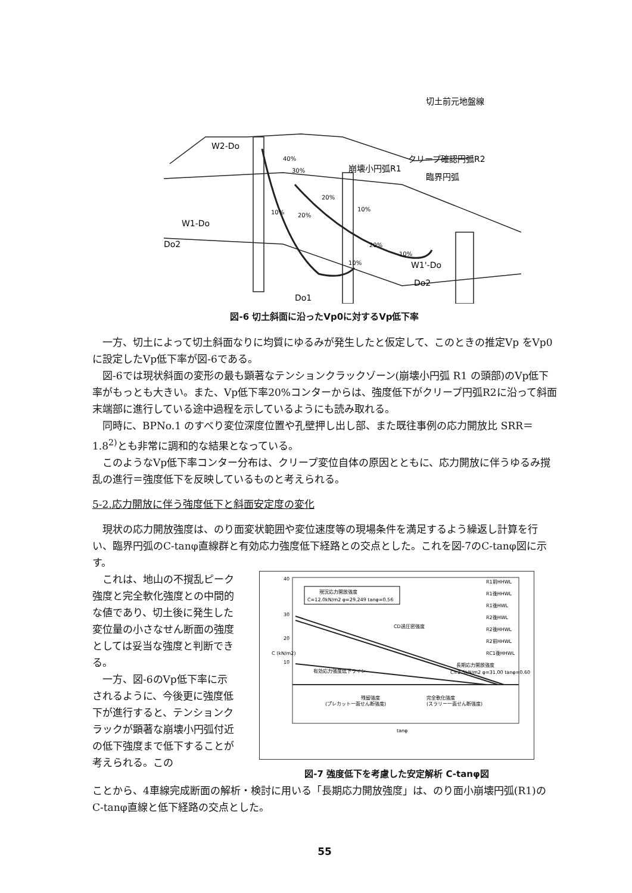切土前元地盤線
W2-Do
W1-Do
Do2
崩壊小円弧R1
クリープ確認円弧R2
臨界円弧
W1'-Do
Do2
Do1
40%
30%
20%
10%
20%
10%
20%
10%
10%
図-6 切土斜面に沿ったVp0に対するVp低下率
一方、切土によって切土斜面なりに均質にゆるみが発生したと仮定して、このときの推定Vp をVp0に設定したVp低下率が図-6である。
図-6では現状斜面の変形の最も顕著なテンションクラックゾーン(崩壊小円弧 R1 の頭部)のVp低下率がもっとも大きい。また、Vp低下率20%コンターからは、強度低下がクリープ円弧R2に沿って斜面末端部に進行している途中過程を示しているようにも読み取れる。
同時に、BPNo.1 のすべり変位深度位置や孔壁押し出し部、また既往事例の応力開放比 SRR＝1.8<sup>2)</sup>とも非常に調和的な結果となっている。
このようなVp低下率コンター分布は、クリープ変位自体の原因とともに、応力開放に伴うゆるみ撹乱の進行＝強度低下を反映しているものと考えられる。
5-2.応力開放に伴う強度低下と斜面安定度の変化
現状の応力開放強度は、のり面変状範囲や変位速度等の現場条件を満足するよう繰返し計算を行い、臨界円弧のC-tanφ直線群と有効応力強度低下経路との交点とした。これを図-7のC-tanφ図に示す。
これは、地山の不撹乱ピーク強度と完全軟化強度との中間的な値であり、切土後に発生した変位量の小さなせん断面の強度としては妥当な強度と判断できる。
一方、図-6のVp低下率に示されるように、今後更に強度低下が進行すると、テンションクラックが顕著な崩壊小円弧付近の低下強度まで低下することが考えられる。この
現況応力開放強度
C=12.0kN/m2 φ=29.249 tanφ=0.56
CD過圧密強度
有効応力強度低下ライン
長期応力開放強度
C=2.5kN/m2 φ=31.00 tanφ=0.60
R1前HHWL
R1後HHWL
R1後HWL
R2後HWL
R2後HHWL
R2前HHWL
RC1後HHWL
残留強度
(プレカット一面せん断強度)
完全軟化強度
(スラリー一面せん断強度)
tanφ
C (kN/m2)
40
30
20
10
図-7 強度低下を考慮した安定解析 C-tanφ図
ことから、4車線完成断面の解析・検討に用いる「長期応力開放強度」は、のり面小崩壊円弧(R1)のC-tanφ直線と低下経路の交点とした。
55